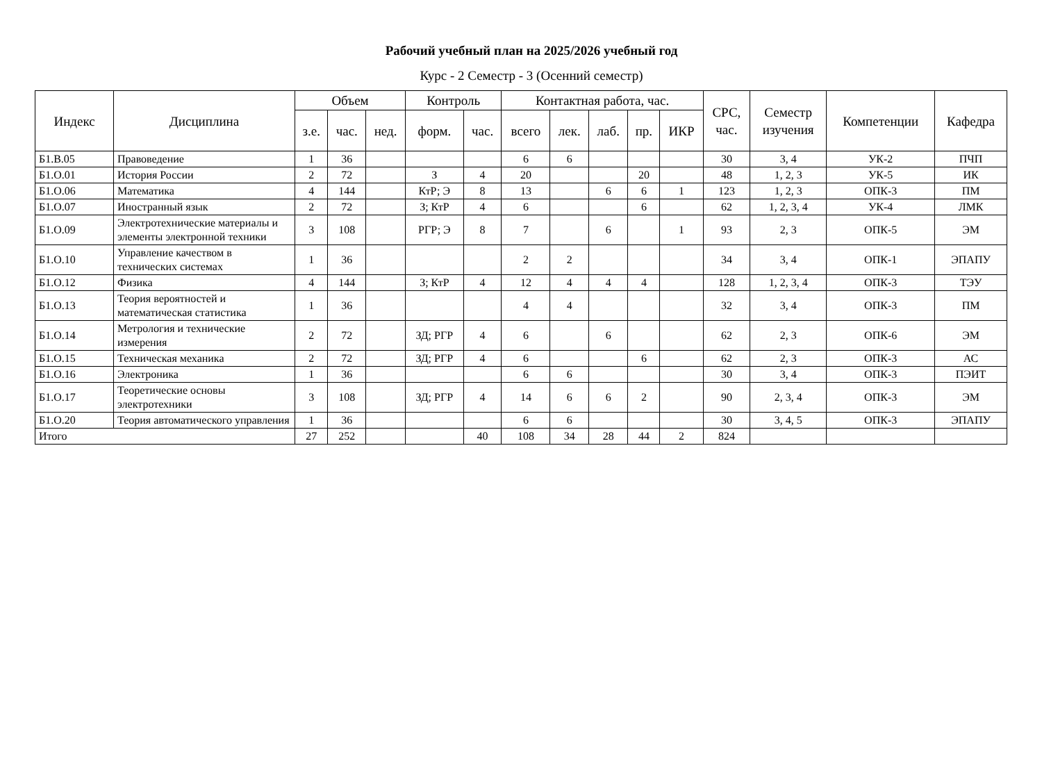Рабочий учебный план на 2025/2026 учебный год
Курс - 2 Семестр - 3 (Осенний семестр)
| Индекс | Дисциплина | Объем | | | Контроль | | Контактная работа, час. | | | | | СРС, час. | Семестр изучения | Компетенции | Кафедра |
| --- | --- | --- | --- | --- | --- | --- | --- | --- | --- | --- | --- | --- | --- | --- | --- |
| | | з.е. | час. | нед. | форм. | час. | всего | лек. | лаб. | пр. | ИКР | | | | |
| Б1.В.05 | Правоведение | 1 | 36 | | | | 6 | 6 | | | | 30 | 3, 4 | УК-2 | ПЧП |
| Б1.О.01 | История России | 2 | 72 | | З | 4 | 20 | | | 20 | | 48 | 1, 2, 3 | УК-5 | ИК |
| Б1.О.06 | Математика | 4 | 144 | | КтР; Э | 8 | 13 | | 6 | 6 | 1 | 123 | 1, 2, 3 | ОПК-3 | ПМ |
| Б1.О.07 | Иностранный язык | 2 | 72 | | З; КтР | 4 | 6 | | | 6 | | 62 | 1, 2, 3, 4 | УК-4 | ЛМК |
| Б1.О.09 | Электротехнические материалы и элементы электронной техники | 3 | 108 | | РГР; Э | 8 | 7 | | 6 | | 1 | 93 | 2, 3 | ОПК-5 | ЭМ |
| Б1.О.10 | Управление качеством в технических системах | 1 | 36 | | | | 2 | 2 | | | | 34 | 3, 4 | ОПК-1 | ЭПАПУ |
| Б1.О.12 | Физика | 4 | 144 | | З; КтР | 4 | 12 | 4 | 4 | 4 | | 128 | 1, 2, 3, 4 | ОПК-3 | ТЭУ |
| Б1.О.13 | Теория вероятностей и математическая статистика | 1 | 36 | | | | 4 | 4 | | | | 32 | 3, 4 | ОПК-3 | ПМ |
| Б1.О.14 | Метрология и технические измерения | 2 | 72 | | ЗД; РГР | 4 | 6 | | 6 | | | 62 | 2, 3 | ОПК-6 | ЭМ |
| Б1.О.15 | Техническая механика | 2 | 72 | | ЗД; РГР | 4 | 6 | | | 6 | | 62 | 2, 3 | ОПК-3 | АС |
| Б1.О.16 | Электроника | 1 | 36 | | | | 6 | 6 | | | | 30 | 3, 4 | ОПК-3 | ПЭИТ |
| Б1.О.17 | Теоретические основы электротехники | 3 | 108 | | ЗД; РГР | 4 | 14 | 6 | 6 | 2 | | 90 | 2, 3, 4 | ОПК-3 | ЭМ |
| Б1.О.20 | Теория автоматического управления | 1 | 36 | | | | 6 | 6 | | | | 30 | 3, 4, 5 | ОПК-3 | ЭПАПУ |
| Итого | | 27 | 252 | | | 40 | 108 | 34 | 28 | 44 | 2 | 824 | | | |